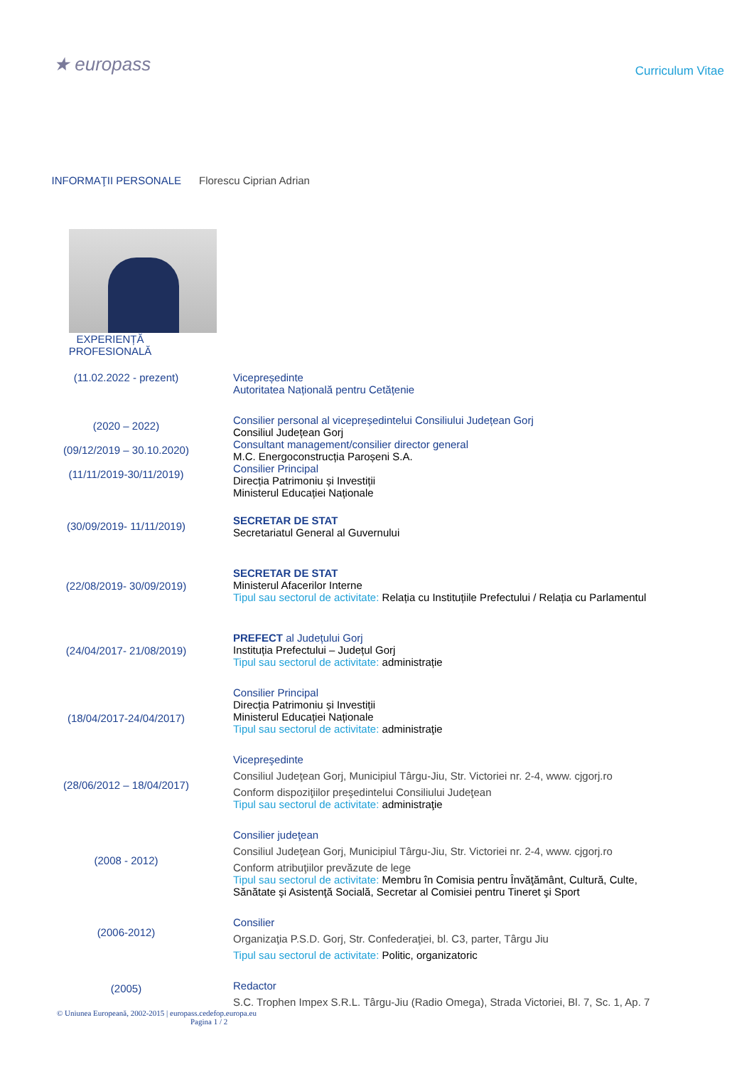★ europass
Curriculum Vitae
INFORMAŢII PERSONALE Florescu Ciprian Adrian
EXPERIENȚĂ PROFESIONALĂ
(11.02.2022 - prezent) Vicepreședinte
Autoritatea Națională pentru Cetățenie
(2020 – 2022)
(09/12/2019 – 30.10.2020)
(11/11/2019-30/11/2019)
Consilier personal al vicepreședintelui Consiliului Județean Gorj
Consiliul Județean Gorj
Consultant management/consilier director general
M.C. Energoconstrucția Paroșeni S.A.
Consilier Principal
Direcția Patrimoniu și Investiții
Ministerul Educației Naționale
(30/09/2019- 11/11/2019)
SECRETAR DE STAT
Secretariatul General al Guvernului
(22/08/2019- 30/09/2019)
SECRETAR DE STAT
Ministerul Afacerilor Interne
Tipul sau sectorul de activitate: Relația cu Instituțiile Prefectului / Relația cu Parlamentul
(24/04/2017- 21/08/2019)
PREFECT al Județului Gorj
Instituția Prefectului – Județul Gorj
Tipul sau sectorul de activitate: administrație
(18/04/2017-24/04/2017)
Consilier Principal
Direcția Patrimoniu și Investiții
Ministerul Educației Naționale
Tipul sau sectorul de activitate: administraţie
(28/06/2012 – 18/04/2017)
Vicepreşedinte
Consiliul Judeţean Gorj, Municipiul Târgu-Jiu, Str. Victoriei nr. 2-4, www. cjgorj.ro
Conform dispoziţiilor preşedintelui Consiliului Judeţean
Tipul sau sectorul de activitate: administraţie
(2008 - 2012)
Consilier judeţean
Consiliul Judeţean Gorj, Municipiul Târgu-Jiu, Str. Victoriei nr. 2-4, www. cjgorj.ro
Conform atribuţiilor prevăzute de lege
Tipul sau sectorul de activitate: Membru în Comisia pentru Învăţământ, Cultură, Culte,
Sănătate şi Asistenţă Socială, Secretar al Comisiei pentru Tineret şi Sport
(2006-2012)
Consilier
Organizaţia P.S.D. Gorj, Str. Confederaţiei, bl. C3, parter, Târgu Jiu
Tipul sau sectorul de activitate: Politic, organizatoric
(2005)
Redactor
S.C. Trophen Impex S.R.L. Târgu-Jiu (Radio Omega), Strada Victoriei, Bl. 7, Sc. 1, Ap. 7
© Uniunea Europeană, 2002-2015 | europass.cedefop.europa.eu
Pagina 1 / 2